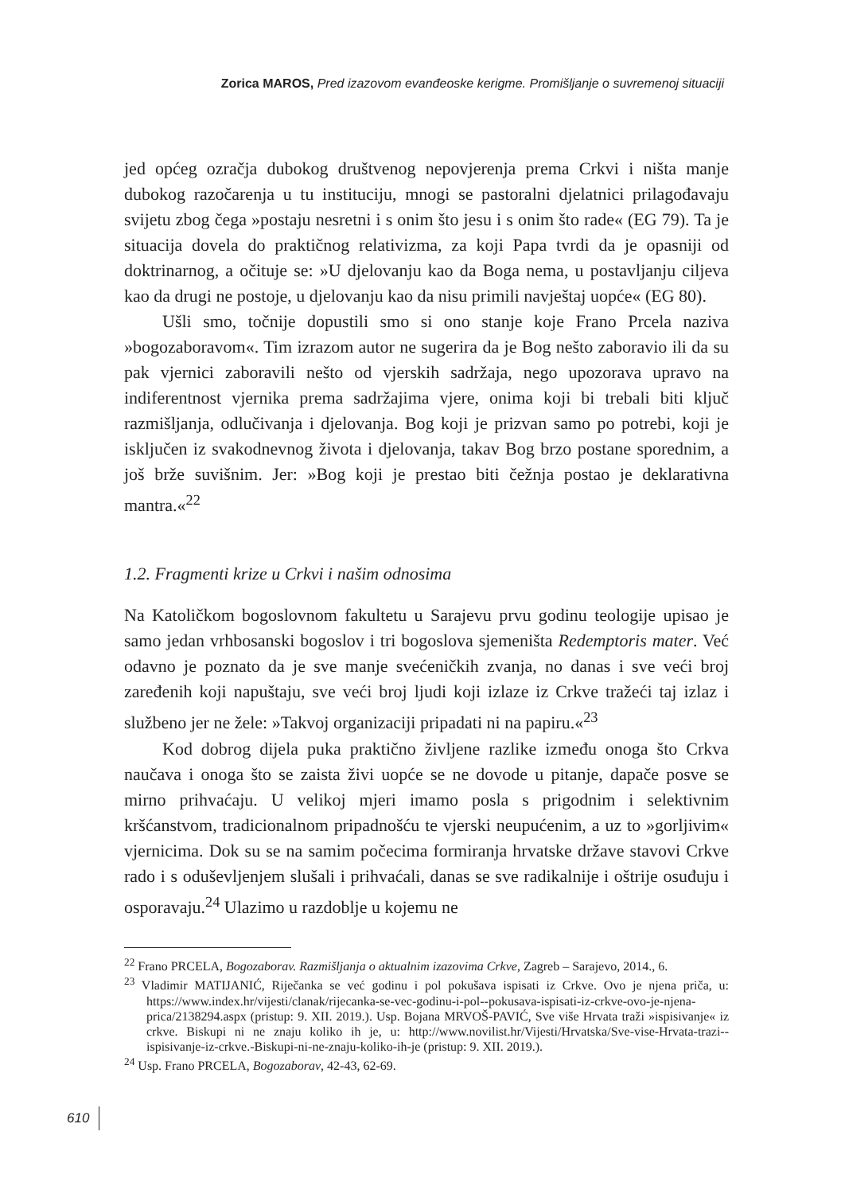Zorica MAROS, Pred izazovom evanđeoske kerigme. Promišljanje o suvremenoj situaciji
jed općeg ozračja dubokog društvenog nepovjerenja prema Crkvi i ništa manje dubokog razočarenja u tu instituciju, mnogi se pastoralni djelatnici prilagođavaju svijetu zbog čega »postaju nesretni i s onim što jesu i s onim što rade« (EG 79). Ta je situacija dovela do praktičnog relativizma, za koji Papa tvrdi da je opasniji od doktrinarnog, a očituje se: »U djelovanju kao da Boga nema, u postavljanju ciljeva kao da drugi ne postoje, u djelovanju kao da nisu primili navještaj uopće« (EG 80).
Ušli smo, točnije dopustili smo si ono stanje koje Frano Prcela naziva »bogozaboravom«. Tim izrazom autor ne sugerira da je Bog nešto zaboravio ili da su pak vjernici zaboravili nešto od vjerskih sadržaja, nego upozorava upravo na indiferentnost vjernika prema sadržajima vjere, onima koji bi trebali biti ključ razmišljanja, odlučivanja i djelovanja. Bog koji je prizvan samo po potrebi, koji je isključen iz svakodnevnog života i djelovanja, takav Bog brzo postane sporednim, a još brže suvišnim. Jer: »Bog koji je prestao biti čežnja postao je deklarativna mantra.«<sup>22</sup>
1.2. Fragmenti krize u Crkvi i našim odnosima
Na Katoličkom bogoslovnom fakultetu u Sarajevu prvu godinu teologije upisao je samo jedan vrhbosanski bogoslov i tri bogoslova sjemeništa Redemptoris mater. Već odavno je poznato da je sve manje svećeničkih zvanja, no danas i sve veći broj zaređenih koji napuštaju, sve veći broj ljudi koji izlaze iz Crkve tražeći taj izlaz i službeno jer ne žele: »Takvoj organizaciji pripadati ni na papiru.«<sup>23</sup>
Kod dobrog dijela puka praktično življene razlike između onoga što Crkva naučava i onoga što se zaista živi uopće se ne dovode u pitanje, dapače posve se mirno prihvaćaju. U velikoj mjeri imamo posla s prigodnim i selektivnim kršćanstvom, tradicionalnom pripadnošću te vjerski neupućenim, a uz to »gorljivim« vjernicima. Dok su se na samim počecima formiranja hrvatske države stavovi Crkve rado i s oduševljenjem slušali i prihvaćali, danas se sve radikalnije i oštrije osuđuju i osporavaju.<sup>24</sup> Ulazimo u razdoblje u kojemu ne
<sup>22</sup> Frano PRCELA, Bogozaborav. Razmišljanja o aktualnim izazovima Crkve, Zagreb – Sarajevo, 2014., 6.
<sup>23</sup> Vladimir MATIJANIĆ, Riječanka se već godinu i pol pokušava ispisati iz Crkve. Ovo je njena priča, u: https://www.index.hr/vijesti/clanak/rijecanka-se-vec-godinu-i-pol--pokusava-ispisati-iz-crkve-ovo-je-njena-prica/2138294.aspx (pristup: 9. XII. 2019.). Usp. Bojana MRVOŠ-PAVIĆ, Sve više Hrvata traži »ispisivanje« iz crkve. Biskupi ni ne znaju koliko ih je, u: http://www.novilist.hr/Vijesti/Hrvatska/Sve-vise-Hrvata-trazi--ispisivanje-iz-crkve.-Biskupi-ni-ne-znaju-koliko-ih-je (pristup: 9. XII. 2019.).
<sup>24</sup> Usp. Frano PRCELA, Bogozaborav, 42-43, 62-69.
610